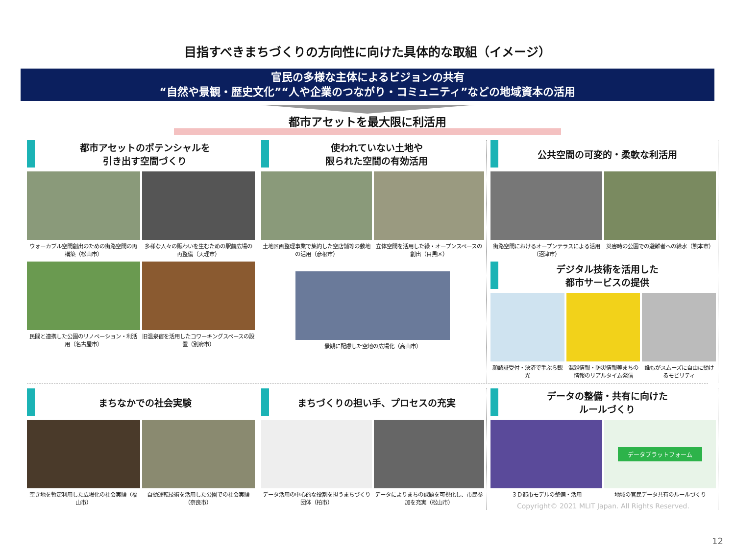目指すべきまちづくりの方向性に向けた具体的な取組（イメージ）
官民の多様な主体によるビジョンの共有
“自然や景観・歴史文化”“人や企業のつながり・コミュニティ”などの地域資本の活用
都市アセットを最大限に利活用
都市アセットのポテンシャルを
引き出す空間づくり
ウォーカブル空間創出のための街路空間の再構築（松山市）
多様な人々の賑わいを生むための駅前広場の再整備（天理市）
民間と連携した公園のリノベーション・利活用（名古屋市）
旧温泉宿を活用したコワーキングスペースの設置（別府市）
使われていない土地や
限られた空間の有効活用
土地区画整理事業で集約した空店舗等の敷地の活用（彦根市）
立体空間を活用した緑・オープンスペースの創出（目黒区）
景観に配慮した空地の広場化（高山市）
公共空間の可変的・柔軟な利活用
街路空間におけるオープンテラスによる活用（沼津市）
災害時の公園での避難者への給水（熊本市）
デジタル技術を活用した
都市サービスの提供
顔認証受付・決済で手ぶら観光 混雑情報・防災情報等まちの情報のリアルタイム発信
誰もがスムーズに自由に動けるモビリティ
まちなかでの社会実験
空き地を暫定利用した広場化の社会実験（福山市）
自動運転技術を活用した公園での社会実験（奈良市）
まちづくりの担い手、プロセスの充実
データ活用の中心的な役割を担うまちづくり団体（柏市）
データによりまちの課題を可視化し、市民参加を充実（松山市）
データの整備・共有に向けた
ルールづくり
３Ｄ都市モデルの整備・活用
データプラットフォーム
地域の官民データ共有のルールづくり
Copyright© 2021 MLIT Japan. All Rights Reserved.
12